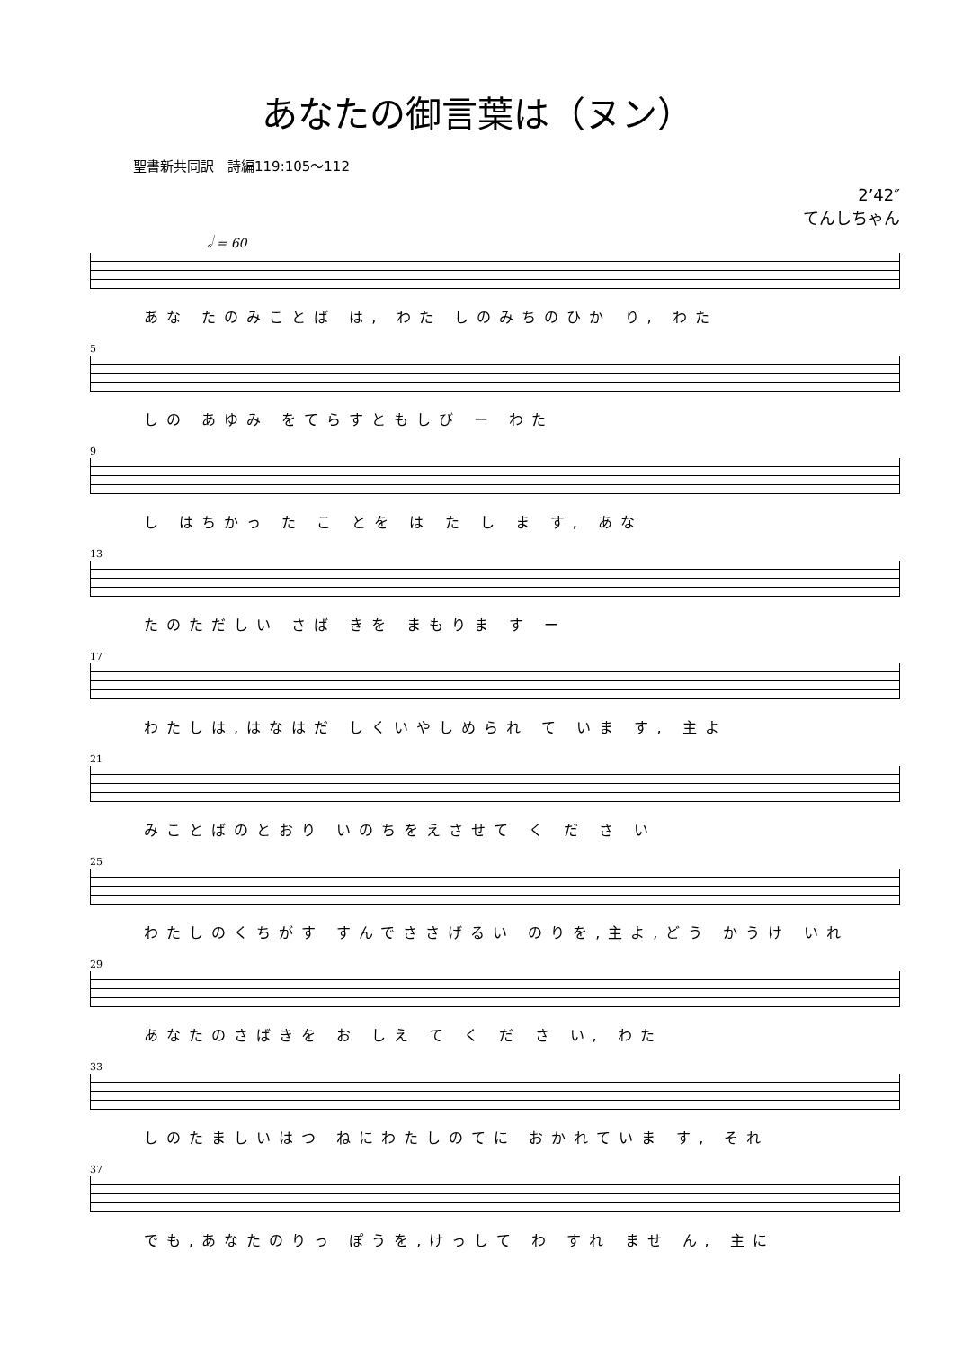あなたの御言葉は（ヌン）
聖書新共同訳　詩編119:105～112
2’42″
てんしちゃん
𝅗𝅥 = 60
あな たのみことば は, わた しのみちのひか り, わた
5
しの あゆみ をてらすともしび ー わた
9
し はちかっ た こ とを は た し ま す, あな
13
たのただしい さば きを まもりま す ー
17
わたしは,はなはだ しくいやしめられ て いま す, 主よ
21
みことばのとおり いのちをえさせて く だ さ い
25
わたしのくちがす すんでささげるい のりを,主よ,どう かうけ いれ
29
あなたのさばきを お しえ て く だ さ い, わた
33
しのたましいはつ ねにわたしのてに おかれていま す, それ
37
でも,あなたのりっ ぽうを,けっして わ すれ ませ ん, 主に